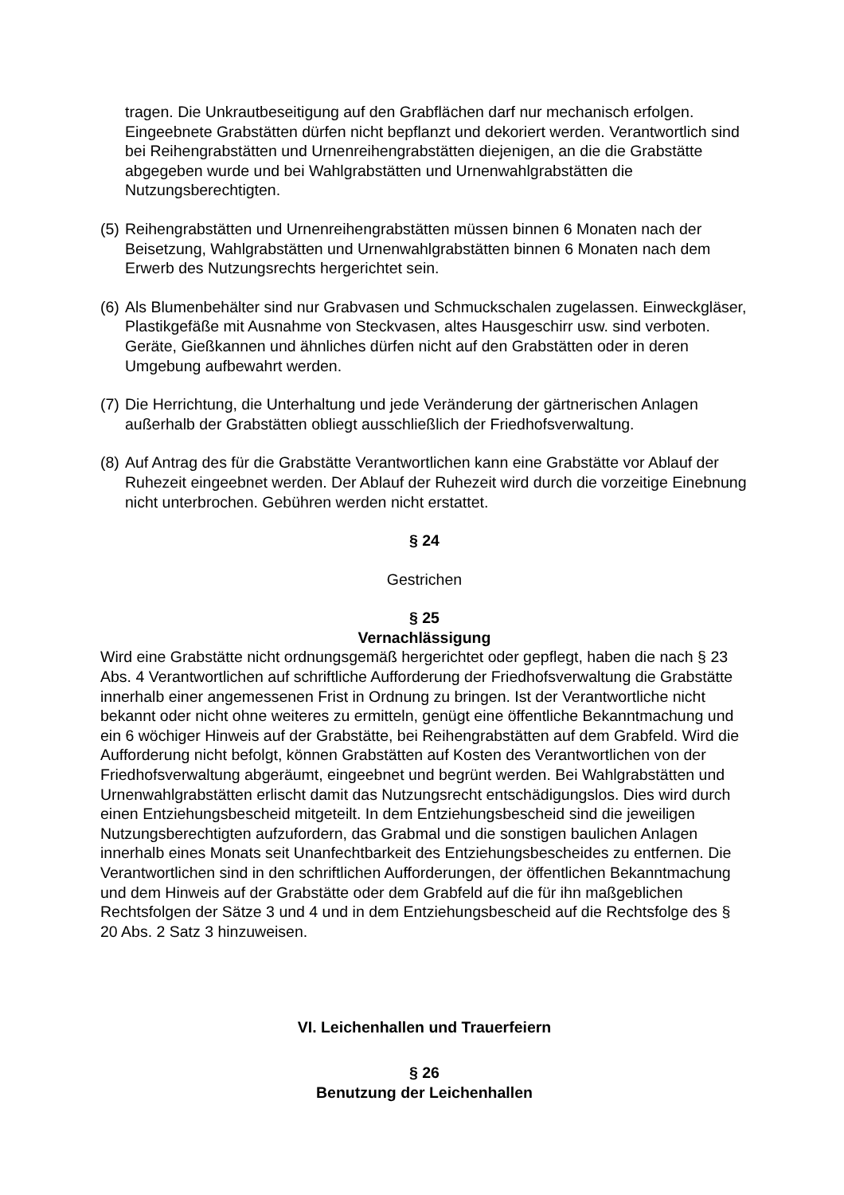tragen. Die Unkrautbeseitigung auf den Grabflächen darf nur mechanisch erfolgen. Eingeebnete Grabstätten dürfen nicht bepflanzt und dekoriert werden. Verantwortlich sind bei Reihengrabstätten und Urnenreihengrabstätten diejenigen, an die die Grabstätte abgegeben wurde und bei Wahlgrabstätten und Urnenwahlgrabstätten die Nutzungsberechtigten.
(5) Reihengrabstätten und Urnenreihengrabstätten müssen binnen 6 Monaten nach der Beisetzung, Wahlgrabstätten und Urnenwahlgrabstätten binnen 6 Monaten nach dem Erwerb des Nutzungsrechts hergerichtet sein.
(6) Als Blumenbehälter sind nur Grabvasen und Schmuckschalen zugelassen. Einweckgläser, Plastikgefäße mit Ausnahme von Steckvasen, altes Hausgeschirr usw. sind verboten. Geräte, Gießkannen und ähnliches dürfen nicht auf den Grabstätten oder in deren Umgebung aufbewahrt werden.
(7) Die Herrichtung, die Unterhaltung und jede Veränderung der gärtnerischen Anlagen außerhalb der Grabstätten obliegt ausschließlich der Friedhofsverwaltung.
(8) Auf Antrag des für die Grabstätte Verantwortlichen kann eine Grabstätte vor Ablauf der Ruhezeit eingeebnet werden. Der Ablauf der Ruhezeit wird durch die vorzeitige Einebnung nicht unterbrochen. Gebühren werden nicht erstattet.
§ 24
Gestrichen
§ 25
Vernachlässigung
Wird eine Grabstätte nicht ordnungsgemäß hergerichtet oder gepflegt, haben die nach § 23 Abs. 4 Verantwortlichen auf schriftliche Aufforderung der Friedhofsverwaltung die Grabstätte innerhalb einer angemessenen Frist in Ordnung zu bringen. Ist der Verantwortliche nicht bekannt oder nicht ohne weiteres zu ermitteln, genügt eine öffentliche Bekanntmachung und ein 6 wöchiger Hinweis auf der Grabstätte, bei Reihengrabstätten auf dem Grabfeld. Wird die Aufforderung nicht befolgt, können Grabstätten auf Kosten des Verantwortlichen von der Friedhofsverwaltung abgeräumt, eingeebnet und begrünt werden. Bei Wahlgrabstätten und Urnenwahlgrabstätten erlischt damit das Nutzungsrecht entschädigungslos. Dies wird durch einen Entziehungsbescheid mitgeteilt. In dem Entziehungsbescheid sind die jeweiligen Nutzungsberechtigten aufzufordern, das Grabmal und die sonstigen baulichen Anlagen innerhalb eines Monats seit Unanfechtbarkeit des Entziehungsbescheides zu entfernen. Die Verantwortlichen sind in den schriftlichen Aufforderungen, der öffentlichen Bekanntmachung und dem Hinweis auf der Grabstätte oder dem Grabfeld auf die für ihn maßgeblichen Rechtsfolgen der Sätze 3 und 4 und in dem Entziehungsbescheid auf die Rechtsfolge des § 20 Abs. 2 Satz 3 hinzuweisen.
VI. Leichenhallen und Trauerfeiern
§ 26
Benutzung der Leichenhallen